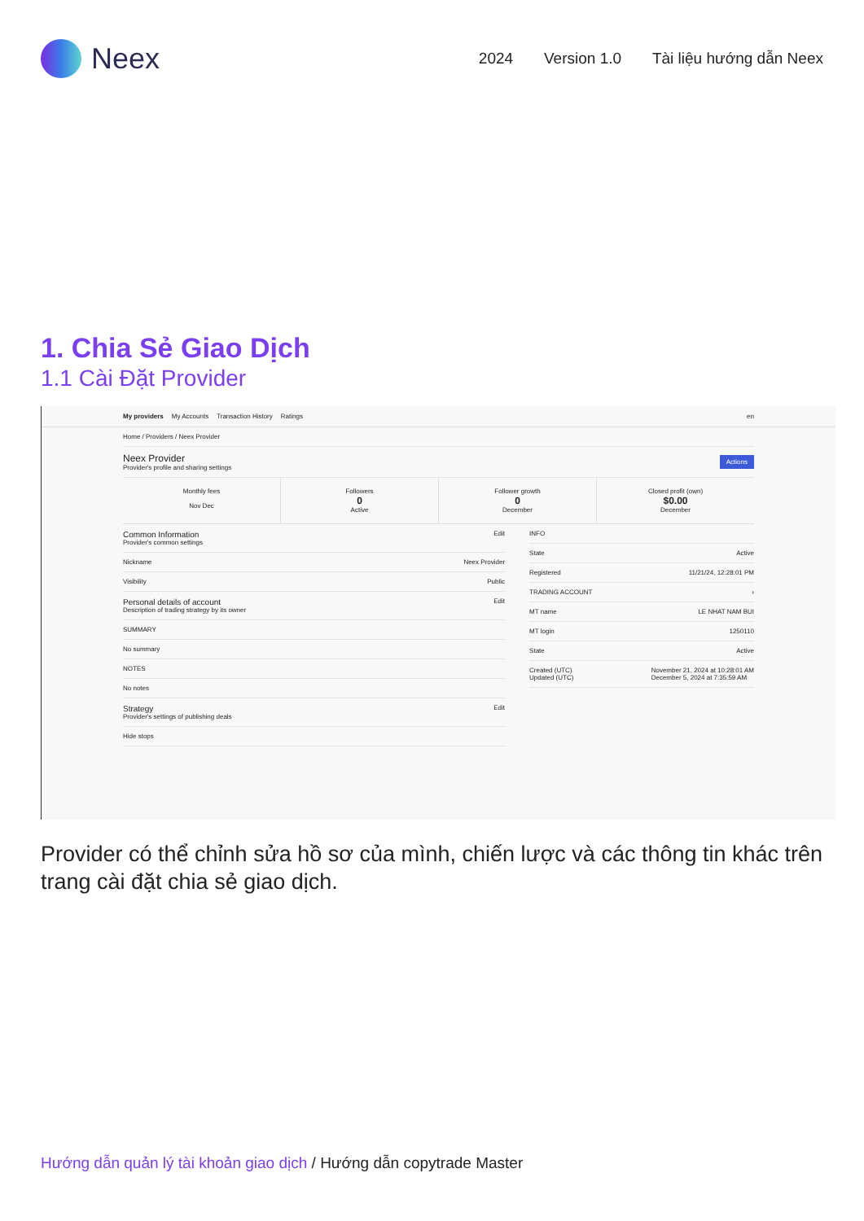Neex
2024 Version 1.0 Tài liệu hướng dẫn Neex
1. Chia Sẻ Giao Dịch
1.1 Cài Đặt Provider
My providers My Accounts Transaction History Ratings en
Home / Providers / Neex Provider
Neex Provider
Provider's profile and sharing settings
Actions
Monthly fees
Nov Dec
Followers
0
Active
Follower growth
0
December
Closed profit (own)
$0.00
December
Common Information
Provider's common settings
Edit
Nickname Neex Provider
Visibility Public
Personal details of account
Description of trading strategy by its owner
Edit
SUMMARY
No summary
NOTES
No notes
Strategy
Provider's settings of publishing deals
Edit
Hide stops
INFO
State Active
Registered 11/21/24, 12:28:01 PM
TRADING ACCOUNT ›
MT name LE NHAT NAM BUI
MT login 1250110
State Active
Created (UTC)
Updated (UTC) November 21, 2024 at 10:28:01 AM
December 5, 2024 at 7:35:59 AM
Provider có thể chỉnh sửa hồ sơ của mình, chiến lược và các thông tin khác trên trang cài đặt chia sẻ giao dịch.
Hướng dẫn quản lý tài khoản giao dịch / Hướng dẫn copytrade Master